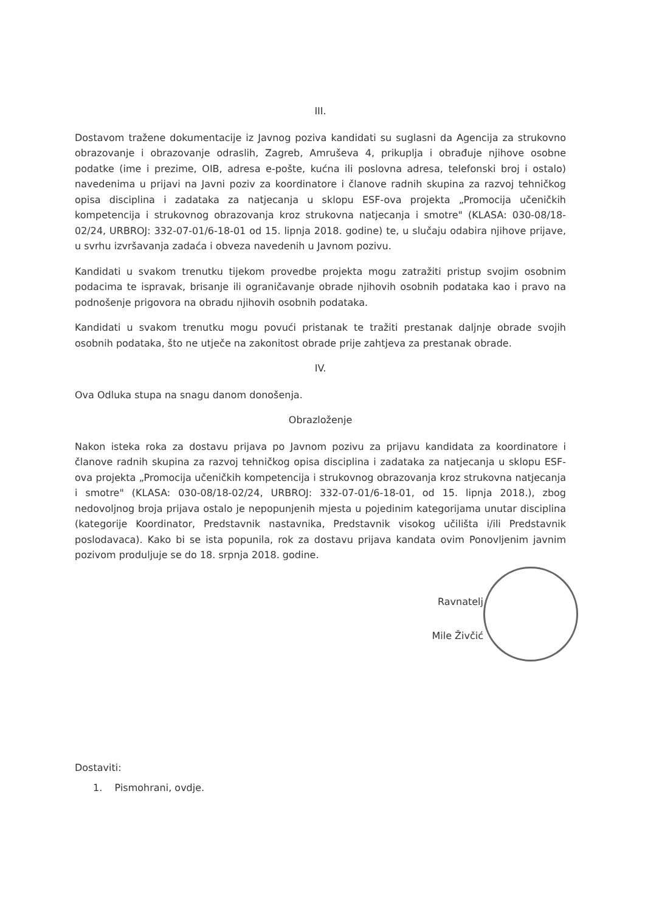III.
Dostavom tražene dokumentacije iz Javnog poziva kandidati su suglasni da Agencija za strukovno obrazovanje i obrazovanje odraslih, Zagreb, Amruševa 4, prikuplja i obrađuje njihove osobne podatke (ime i prezime, OIB, adresa e-pošte, kućna ili poslovna adresa, telefonski broj i ostalo) navedenima u prijavi na Javni poziv za koordinatore i članove radnih skupina za razvoj tehničkog opisa disciplina i zadataka za natjecanja u sklopu ESF-ova projekta „Promocija učeničkih kompetencija i strukovnog obrazovanja kroz strukovna natjecanja i smotre" (KLASA: 030-08/18-02/24, URBROJ: 332-07-01/6-18-01 od 15. lipnja 2018. godine) te, u slučaju odabira njihove prijave, u svrhu izvršavanja zadaća i obveza navedenih u Javnom pozivu.
Kandidati u svakom trenutku tijekom provedbe projekta mogu zatražiti pristup svojim osobnim podacima te ispravak, brisanje ili ograničavanje obrade njihovih osobnih podataka kao i pravo na podnošenje prigovora na obradu njihovih osobnih podataka.
Kandidati u svakom trenutku mogu povući pristanak te tražiti prestanak daljnje obrade svojih osobnih podataka, što ne utječe na zakonitost obrade prije zahtjeva za prestanak obrade.
IV.
Ova Odluka stupa na snagu danom donošenja.
Obrazloženje
Nakon isteka roka za dostavu prijava po Javnom pozivu za prijavu kandidata za koordinatore i članove radnih skupina za razvoj tehničkog opisa disciplina i zadataka za natjecanja u sklopu ESF-ova projekta „Promocija učeničkih kompetencija i strukovnog obrazovanja kroz strukovna natjecanja i smotre" (KLASA: 030-08/18-02/24, URBROJ: 332-07-01/6-18-01, od 15. lipnja 2018.), zbog nedovoljnog broja prijava ostalo je nepopunjenih mjesta u pojedinim kategorijama unutar disciplina (kategorije Koordinator, Predstavnik nastavnika, Predstavnik visokog učilišta i/ili Predstavnik poslodavaca). Kako bi se ista popunila, rok za dostavu prijava kandata ovim Ponovljenim javnim pozivom produljuje se do 18. srpnja 2018. godine.
Ravnatelj
Mile Živčić
Dostaviti:
1. Pismohrani, ovdje.